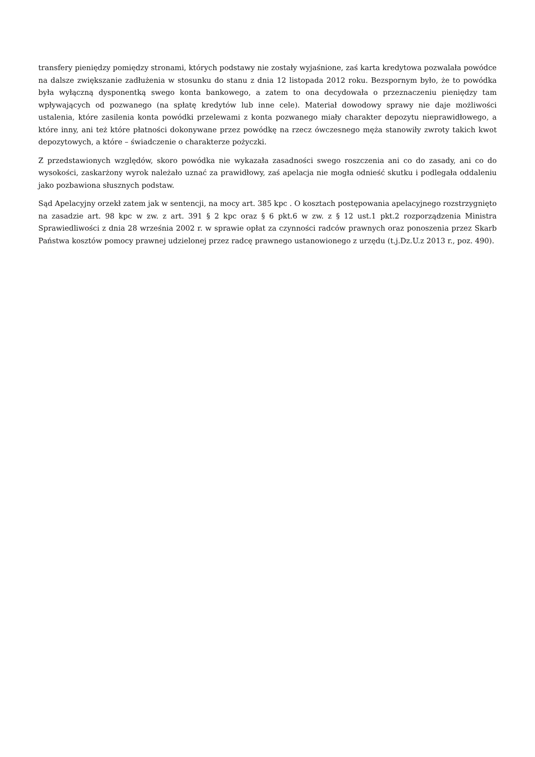transfery pieniędzy pomiędzy stronami, których podstawy nie zostały wyjaśnione, zaś karta kredytowa pozwalała powódce na dalsze zwiększanie zadłużenia w stosunku do stanu z dnia 12 listopada 2012 roku. Bezspornym było, że to powódka była wyłączną dysponentką swego konta bankowego, a zatem to ona decydowała o przeznaczeniu pieniędzy tam wpływających od pozwanego (na spłatę kredytów lub inne cele). Materiał dowodowy sprawy nie daje możliwości ustalenia, które zasilenia konta powódki przelewami z konta pozwanego miały charakter depozytu nieprawidłowego, a które inny, ani też które płatności dokonywane przez powódkę na rzecz ówczesnego męża stanowiły zwroty takich kwot depozytowych, a które – świadczenie o charakterze pożyczki.
Z przedstawionych względów, skoro powódka nie wykazała zasadności swego roszczenia ani co do zasady, ani co do wysokości, zaskarżony wyrok należało uznać za prawidłowy, zaś apelacja nie mogła odnieść skutku i podlegała oddaleniu jako pozbawiona słusznych podstaw.
Sąd Apelacyjny orzekł zatem jak w sentencji, na mocy art. 385 kpc . O kosztach postępowania apelacyjnego rozstrzygnięto na zasadzie art. 98 kpc w zw. z art. 391 § 2 kpc oraz § 6 pkt.6 w zw. z § 12 ust.1 pkt.2 rozporządzenia Ministra Sprawiedliwości z dnia 28 września 2002 r. w sprawie opłat za czynności radców prawnych oraz ponoszenia przez Skarb Państwa kosztów pomocy prawnej udzielonej przez radcę prawnego ustanowionego z urzędu (t.j.Dz.U.z 2013 r., poz. 490).